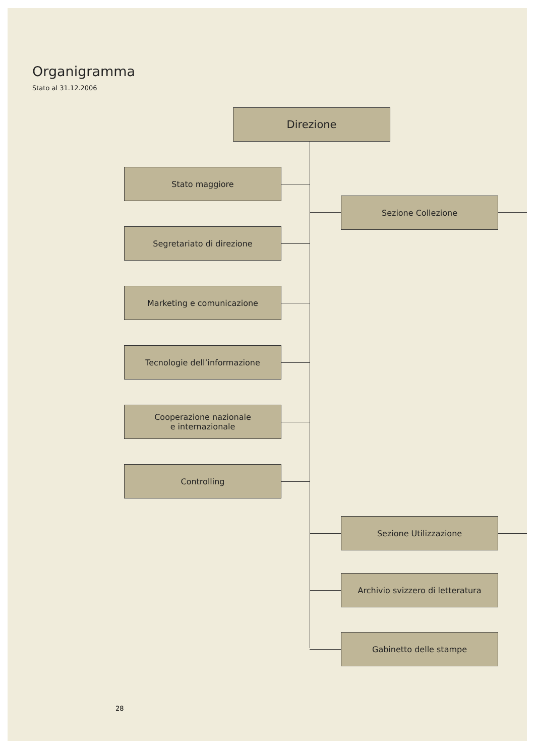Organigramma
Stato al 31.12.2006
Direzione
Stato maggiore
Sezione Collezione
Segretariato di direzione
Marketing e comunicazione
Tecnologie dell’informazione
Cooperazione nazionale
e internazionale
Controlling
Sezione Utilizzazione
Archivio svizzero di letteratura
Gabinetto delle stampe
28